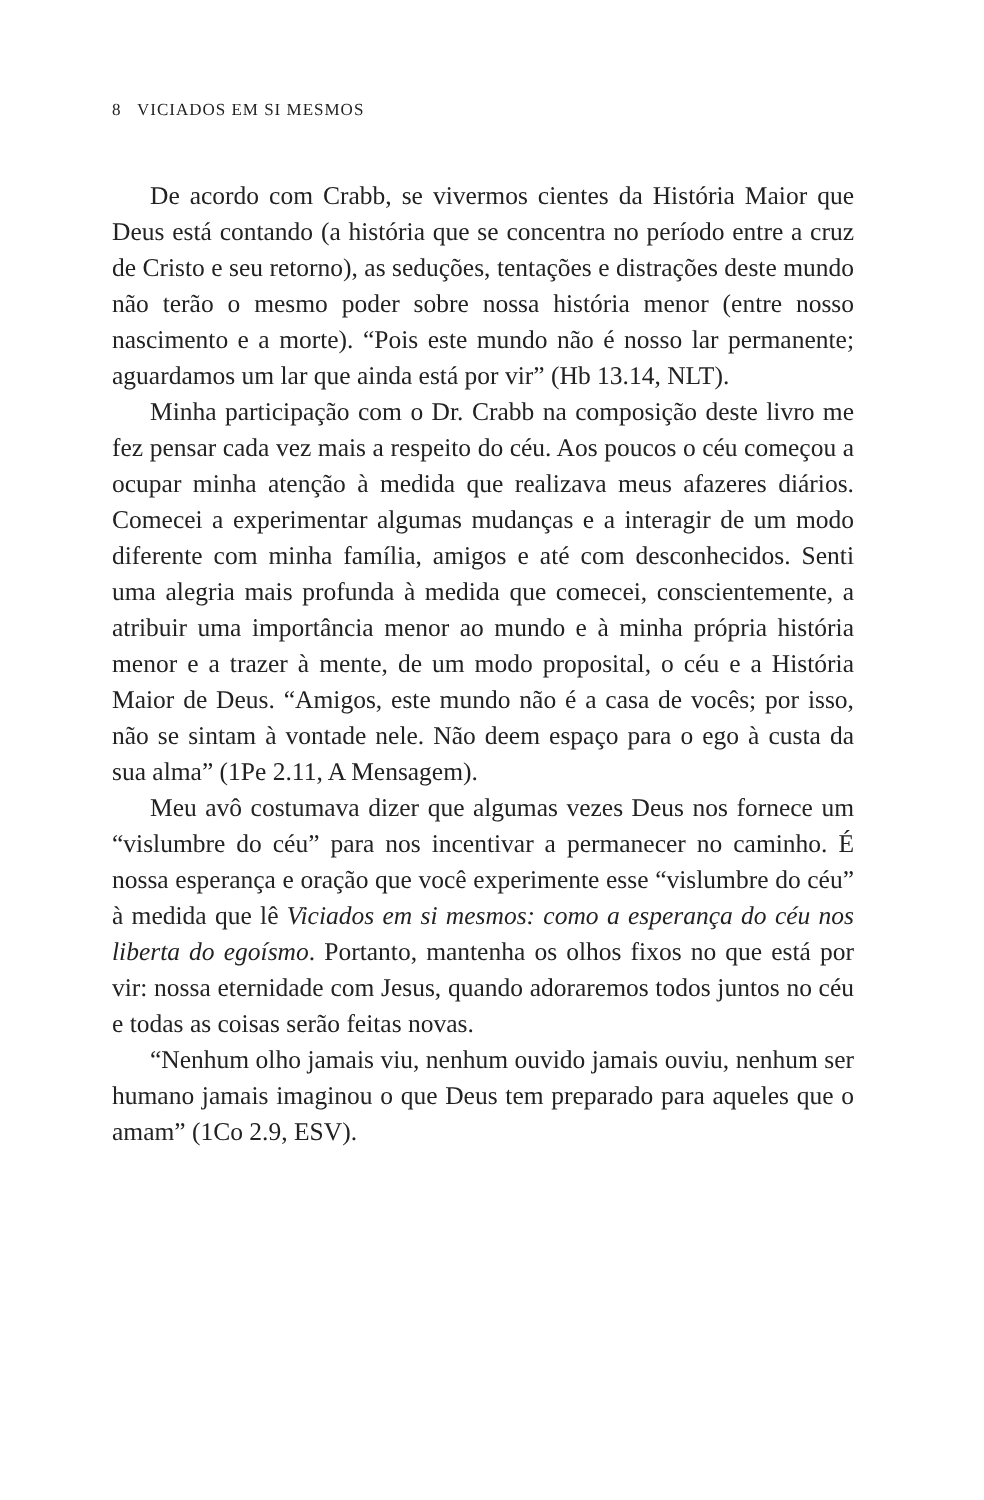8 VICIADOS EM SI MESMOS
De acordo com Crabb, se vivermos cientes da História Maior que Deus está contando (a história que se concentra no período entre a cruz de Cristo e seu retorno), as seduções, tentações e distrações deste mundo não terão o mesmo poder sobre nossa história menor (entre nosso nascimento e a morte). “Pois este mundo não é nosso lar permanente; aguardamos um lar que ainda está por vir” (Hb 13.14, NLT).
Minha participação com o Dr. Crabb na composição deste livro me fez pensar cada vez mais a respeito do céu. Aos poucos o céu começou a ocupar minha atenção à medida que realizava meus afazeres diários. Comecei a experimentar algumas mudanças e a interagir de um modo diferente com minha família, amigos e até com desconhecidos. Senti uma alegria mais profunda à medida que comecei, conscientemente, a atribuir uma importância menor ao mundo e à minha própria história menor e a trazer à mente, de um modo proposital, o céu e a História Maior de Deus. “Amigos, este mundo não é a casa de vocês; por isso, não se sintam à vontade nele. Não deem espaço para o ego à custa da sua alma” (1Pe 2.11, A Mensagem).
Meu avô costumava dizer que algumas vezes Deus nos fornece um “vislumbre do céu” para nos incentivar a permanecer no caminho. É nossa esperança e oração que você experimente esse “vislumbre do céu” à medida que lê Viciados em si mesmos: como a esperança do céu nos liberta do egoísmo. Portanto, mantenha os olhos fixos no que está por vir: nossa eternidade com Jesus, quando adoraremos todos juntos no céu e todas as coisas serão feitas novas.
“Nenhum olho jamais viu, nenhum ouvido jamais ouviu, nenhum ser humano jamais imaginou o que Deus tem preparado para aqueles que o amam” (1Co 2.9, ESV).